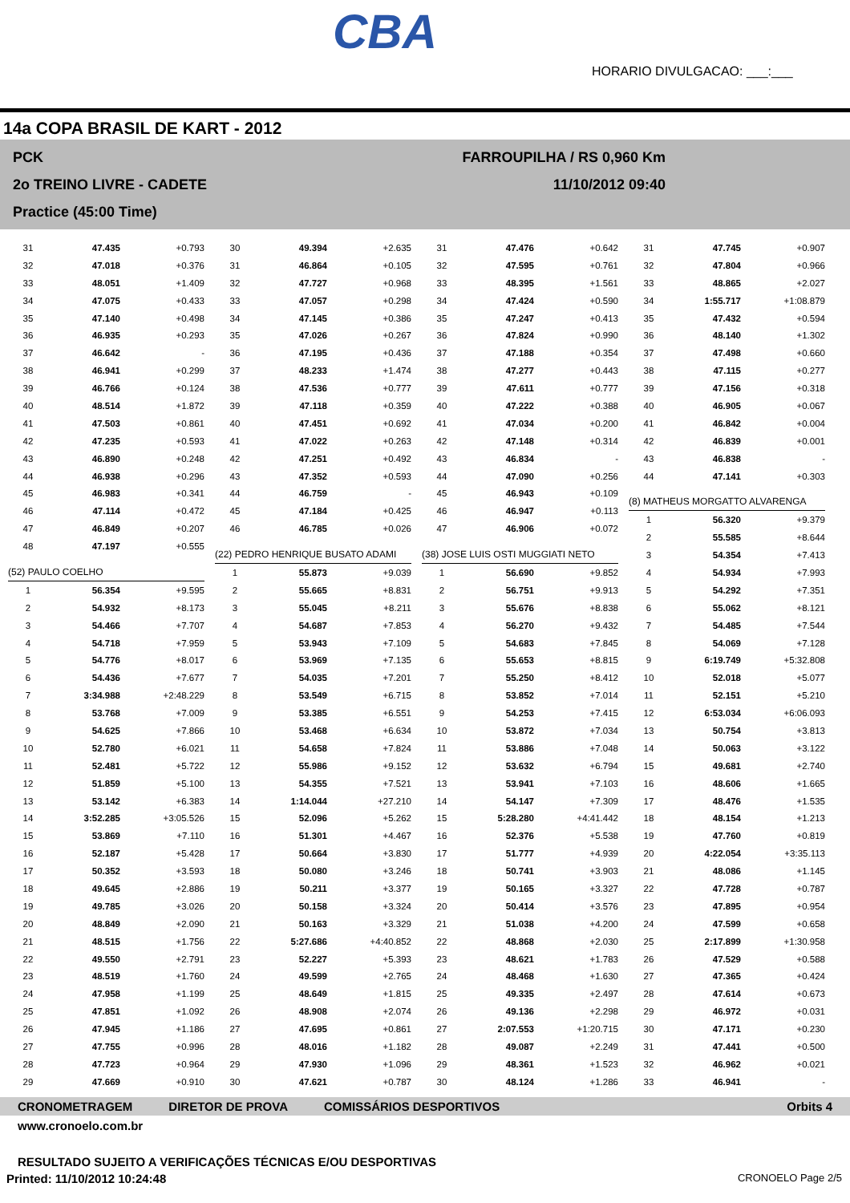CBA
HORARIO DIVULGACAO: ___:___
14a COPA BRASIL DE KART - 2012
PCK
2o TREINO LIVRE - CADETE
Practice (45:00 Time)
FARROUPILHA / RS 0,960 Km
11/10/2012 09:40
| 31 | 47.435 | +0.793 |
| 32 | 47.018 | +0.376 |
| 33 | 48.051 | +1.409 |
| 34 | 47.075 | +0.433 |
| 35 | 47.140 | +0.498 |
| 36 | 46.935 | +0.293 |
| 37 | 46.642 | - |
| 38 | 46.941 | +0.299 |
| 39 | 46.766 | +0.124 |
| 40 | 48.514 | +1.872 |
| 41 | 47.503 | +0.861 |
| 42 | 47.235 | +0.593 |
| 43 | 46.890 | +0.248 |
| 44 | 46.938 | +0.296 |
| 45 | 46.983 | +0.341 |
| 46 | 47.114 | +0.472 |
| 47 | 46.849 | +0.207 |
| 48 | 47.197 | +0.555 |
| (52) PAULO COELHO | | |
| 1 | 56.354 | +9.595 |
| 2 | 54.932 | +8.173 |
| 3 | 54.466 | +7.707 |
| 4 | 54.718 | +7.959 |
| 5 | 54.776 | +8.017 |
| 6 | 54.436 | +7.677 |
| 7 | 3:34.988 | +2:48.229 |
| 8 | 53.768 | +7.009 |
| 9 | 54.625 | +7.866 |
| 10 | 52.780 | +6.021 |
| 11 | 52.481 | +5.722 |
| 12 | 51.859 | +5.100 |
| 13 | 53.142 | +6.383 |
| 14 | 3:52.285 | +3:05.526 |
| 15 | 53.869 | +7.110 |
| 16 | 52.187 | +5.428 |
| 17 | 50.352 | +3.593 |
| 18 | 49.645 | +2.886 |
| 19 | 49.785 | +3.026 |
| 20 | 48.849 | +2.090 |
| 21 | 48.515 | +1.756 |
| 22 | 49.550 | +2.791 |
| 23 | 48.519 | +1.760 |
| 24 | 47.958 | +1.199 |
| 25 | 47.851 | +1.092 |
| 26 | 47.945 | +1.186 |
| 27 | 47.755 | +0.996 |
| 28 | 47.723 | +0.964 |
| 29 | 47.669 | +0.910 |
| 30 | 49.394 | +2.635 |
| 31 | 46.864 | +0.105 |
| 32 | 47.727 | +0.968 |
| 33 | 47.057 | +0.298 |
| 34 | 47.145 | +0.386 |
| 35 | 47.026 | +0.267 |
| 36 | 47.195 | +0.436 |
| 37 | 48.233 | +1.474 |
| 38 | 47.536 | +0.777 |
| 39 | 47.118 | +0.359 |
| 40 | 47.451 | +0.692 |
| 41 | 47.022 | +0.263 |
| 42 | 47.251 | +0.492 |
| 43 | 47.352 | +0.593 |
| 44 | 46.759 | - |
| 45 | 47.184 | +0.425 |
| 46 | 46.785 | +0.026 |
| (22) PEDRO HENRIQUE BUSATO ADAMI | | |
| 1 | 55.873 | +9.039 |
| 2 | 55.665 | +8.831 |
| 3 | 55.045 | +8.211 |
| 4 | 54.687 | +7.853 |
| 5 | 53.943 | +7.109 |
| 6 | 53.969 | +7.135 |
| 7 | 54.035 | +7.201 |
| 8 | 53.549 | +6.715 |
| 9 | 53.385 | +6.551 |
| 10 | 53.468 | +6.634 |
| 11 | 54.658 | +7.824 |
| 12 | 55.986 | +9.152 |
| 13 | 54.355 | +7.521 |
| 14 | 1:14.044 | +27.210 |
| 15 | 52.096 | +5.262 |
| 16 | 51.301 | +4.467 |
| 17 | 50.664 | +3.830 |
| 18 | 50.080 | +3.246 |
| 19 | 50.211 | +3.377 |
| 20 | 50.158 | +3.324 |
| 21 | 50.163 | +3.329 |
| 22 | 5:27.686 | +4:40.852 |
| 23 | 52.227 | +5.393 |
| 24 | 49.599 | +2.765 |
| 25 | 48.649 | +1.815 |
| 26 | 48.908 | +2.074 |
| 27 | 47.695 | +0.861 |
| 28 | 48.016 | +1.182 |
| 29 | 47.930 | +1.096 |
| 30 | 47.621 | +0.787 |
| 31 | 47.476 | +0.642 |
| 32 | 47.595 | +0.761 |
| 33 | 48.395 | +1.561 |
| 34 | 47.424 | +0.590 |
| 35 | 47.247 | +0.413 |
| 36 | 47.824 | +0.990 |
| 37 | 47.188 | +0.354 |
| 38 | 47.277 | +0.443 |
| 39 | 47.611 | +0.777 |
| 40 | 47.222 | +0.388 |
| 41 | 47.034 | +0.200 |
| 42 | 47.148 | +0.314 |
| 43 | 46.834 | - |
| 44 | 47.090 | +0.256 |
| 45 | 46.943 | +0.109 |
| 46 | 46.947 | +0.113 |
| 47 | 46.906 | +0.072 |
| (38) JOSE LUIS OSTI MUGGIATI NETO | | |
| 1 | 56.690 | +9.852 |
| 2 | 56.751 | +9.913 |
| 3 | 55.676 | +8.838 |
| 4 | 56.270 | +9.432 |
| 5 | 54.683 | +7.845 |
| 6 | 55.653 | +8.815 |
| 7 | 55.250 | +8.412 |
| 8 | 53.852 | +7.014 |
| 9 | 54.253 | +7.415 |
| 10 | 53.872 | +7.034 |
| 11 | 53.886 | +7.048 |
| 12 | 53.632 | +6.794 |
| 13 | 53.941 | +7.103 |
| 14 | 54.147 | +7.309 |
| 15 | 5:28.280 | +4:41.442 |
| 16 | 52.376 | +5.538 |
| 17 | 51.777 | +4.939 |
| 18 | 50.741 | +3.903 |
| 19 | 50.165 | +3.327 |
| 20 | 50.414 | +3.576 |
| 21 | 51.038 | +4.200 |
| 22 | 48.868 | +2.030 |
| 23 | 48.621 | +1.783 |
| 24 | 48.468 | +1.630 |
| 25 | 49.335 | +2.497 |
| 26 | 49.136 | +2.298 |
| 27 | 2:07.553 | +1:20.715 |
| 28 | 49.087 | +2.249 |
| 29 | 48.361 | +1.523 |
| 30 | 48.124 | +1.286 |
| 31 | 47.745 | +0.907 |
| 32 | 47.804 | +0.966 |
| 33 | 48.865 | +2.027 |
| 34 | 1:55.717 | +1:08.879 |
| 35 | 47.432 | +0.594 |
| 36 | 48.140 | +1.302 |
| 37 | 47.498 | +0.660 |
| 38 | 47.115 | +0.277 |
| 39 | 47.156 | +0.318 |
| 40 | 46.905 | +0.067 |
| 41 | 46.842 | +0.004 |
| 42 | 46.839 | +0.001 |
| 43 | 46.838 | - |
| 44 | 47.141 | +0.303 |
| (8) MATHEUS MORGATTO ALVARENGA | | |
| 1 | 56.320 | +9.379 |
| 2 | 55.585 | +8.644 |
| 3 | 54.354 | +7.413 |
| 4 | 54.934 | +7.993 |
| 5 | 54.292 | +7.351 |
| 6 | 55.062 | +8.121 |
| 7 | 54.485 | +7.544 |
| 8 | 54.069 | +7.128 |
| 9 | 6:19.749 | +5:32.808 |
| 10 | 52.018 | +5.077 |
| 11 | 52.151 | +5.210 |
| 12 | 6:53.034 | +6:06.093 |
| 13 | 50.754 | +3.813 |
| 14 | 50.063 | +3.122 |
| 15 | 49.681 | +2.740 |
| 16 | 48.606 | +1.665 |
| 17 | 48.476 | +1.535 |
| 18 | 48.154 | +1.213 |
| 19 | 47.760 | +0.819 |
| 20 | 4:22.054 | +3:35.113 |
| 21 | 48.086 | +1.145 |
| 22 | 47.728 | +0.787 |
| 23 | 47.895 | +0.954 |
| 24 | 47.599 | +0.658 |
| 25 | 2:17.899 | +1:30.958 |
| 26 | 47.529 | +0.588 |
| 27 | 47.365 | +0.424 |
| 28 | 47.614 | +0.673 |
| 29 | 46.972 | +0.031 |
| 30 | 47.171 | +0.230 |
| 31 | 47.441 | +0.500 |
| 32 | 46.962 | +0.021 |
| 33 | 46.941 | - |
CRONOMETRAGEM DIRETOR DE PROVA COMISSÁRIOS DESPORTIVOS Orbits 4
www.cronoelo.com.br
RESULTADO SUJEITO A VERIFICAÇÕES TÉCNICAS E/OU DESPORTIVAS
Printed: 11/10/2012 10:24:48 CRONOELO Page 2/5